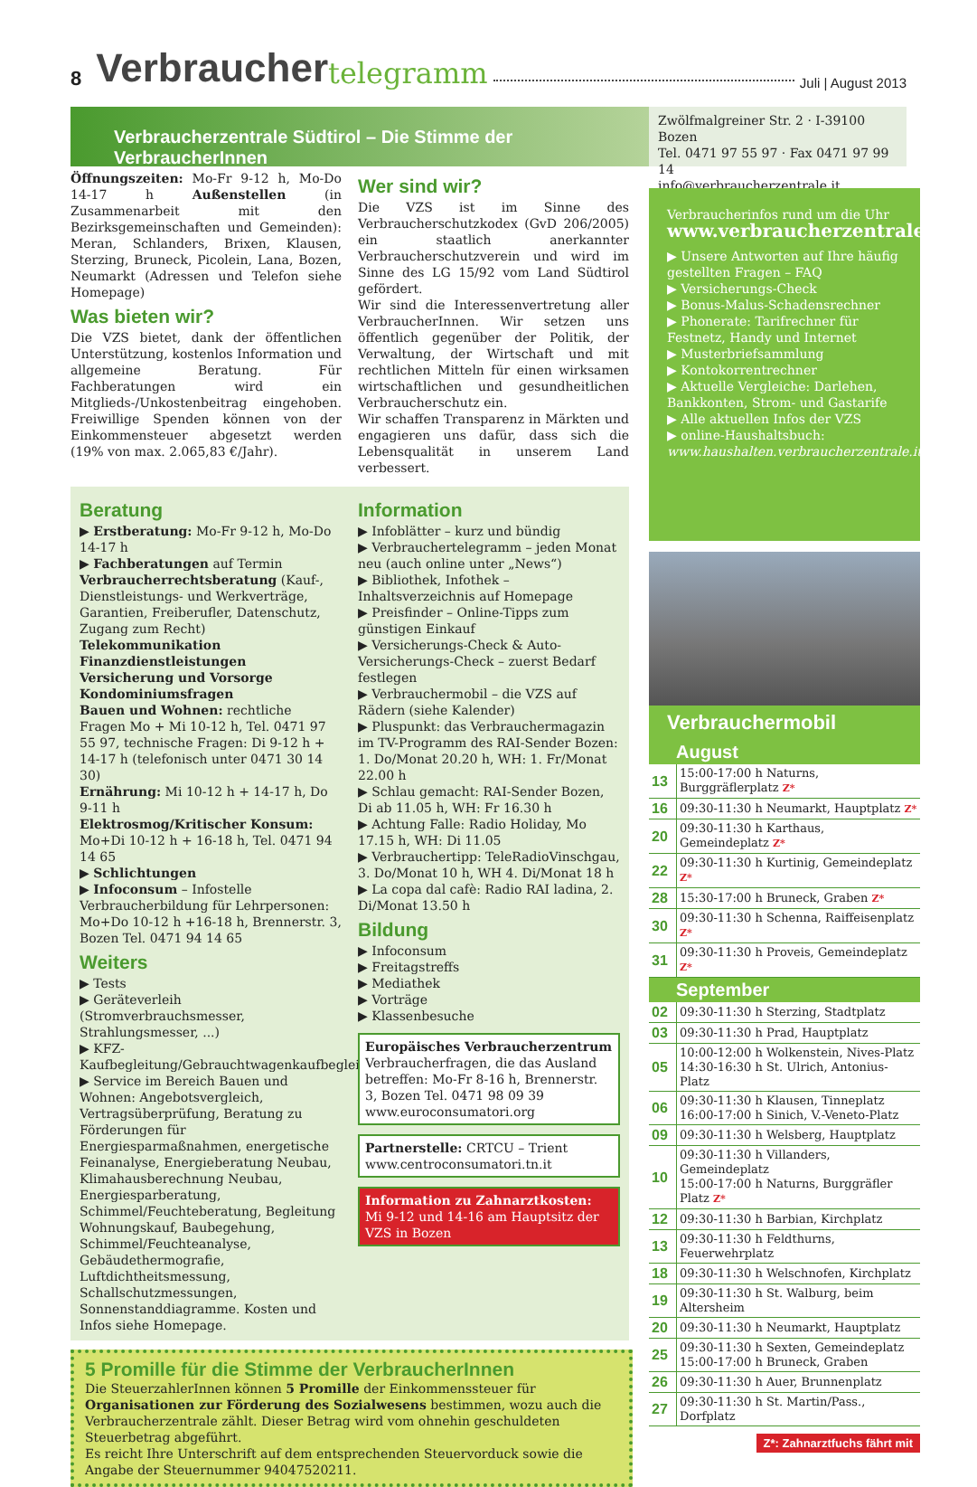8 Verbraucher telegramm Juli | August 2013
Verbraucherzentrale Südtirol – Die Stimme der VerbraucherInnen
Zwölfmalgreiner Str. 2 · I-39100 Bozen
Tel. 0471 97 55 97 · Fax 0471 97 99 14
info@verbraucherzentrale.it
Öffnungszeiten: Mo-Fr 9-12 h, Mo-Do 14-17 h Außenstellen (in Zusammenarbeit mit den Bezirksgemeinschaften und Gemeinden): Meran, Schlanders, Brixen, Klausen, Sterzing, Bruneck, Picolein, Lana, Bozen, Neumarkt (Adressen und Telefon siehe Homepage)
Was bieten wir?
Die VZS bietet, dank der öffentlichen Unterstützung, kostenlos Information und allgemeine Beratung. Für Fachberatungen wird ein Mitglieds-/Unkostenbeitrag eingehoben. Freiwillige Spenden können von der Einkommensteuer abgesetzt werden (19% von max. 2.065,83 €/Jahr).
Wer sind wir?
Die VZS ist im Sinne des Verbraucherschutzkodex (GvD 206/2005) ein staatlich anerkannter Verbraucherschutzverein und wird im Sinne des LG 15/92 vom Land Südtirol gefördert.
Wir sind die Interessenvertretung aller VerbraucherInnen. Wir setzen uns öffentlich gegenüber der Politik, der Verwaltung, der Wirtschaft und mit rechtlichen Mitteln für einen wirksamen wirtschaftlichen und gesundheitlichen Verbraucherschutz ein.
Wir schaffen Transparenz in Märkten und engagieren uns dafür, dass sich die Lebensqualität in unserem Land verbessert.
Beratung
▶ Erstberatung: Mo-Fr 9-12 h, Mo-Do 14-17 h
▶ Fachberatungen auf Termin
Verbraucherrechtsberatung (Kauf-, Dienstleistungs- und Werkverträge, Garantien, Freiberufler, Datenschutz, Zugang zum Recht)
Telekommunikation
Finanzdienstleistungen
Versicherung und Vorsorge
Kondominiumsfragen
Bauen und Wohnen: rechtliche Fragen Mo + Mi 10-12 h, Tel. 0471 97 55 97, technische Fragen: Di 9-12 h + 14-17 h (telefonisch unter 0471 30 14 30)
Ernährung: Mi 10-12 h + 14-17 h, Do 9-11 h
Elektrosmog/Kritischer Konsum: Mo+Di 10-12 h + 16-18 h, Tel. 0471 94 14 65
▶ Schlichtungen
▶ Infoconsum – Infostelle Verbraucherbildung für Lehrpersonen: Mo+Do 10-12 h +16-18 h, Brennerstr. 3, Bozen Tel. 0471 94 14 65
Weiters
▶ Tests
▶ Geräteverleih (Stromverbrauchsmesser, Strahlungsmesser, ...)
▶ KFZ-Kaufbegleitung/Gebrauchtwagenkaufbegleitung.
▶ Service im Bereich Bauen und Wohnen: Angebotsvergleich, Vertragsüberprüfung, Beratung zu Förderungen für Energiesparmaßnahmen, energetische Feinanalyse, Energieberatung Neubau, Klimahausberechnung Neubau, Energiesparberatung, Schimmel/Feuchteberatung, Begleitung Wohnungskauf, Baubegehung, Schimmel/Feuchteanalyse, Gebäudethermografie, Luftdichtheitsmessung, Schallschutzmessungen, Sonnenstanddiagramme. Kosten und Infos siehe Homepage.
Information
▶ Infoblätter – kurz und bündig
▶ Verbrauchertelegramm – jeden Monat neu (auch online unter „News“)
▶ Bibliothek, Infothek – Inhaltsverzeichnis auf Homepage
▶ Preisfinder – Online-Tipps zum günstigen Einkauf
▶ Versicherungs-Check & Auto-Versicherungs-Check – zuerst Bedarf festlegen
▶ Verbrauchermobil – die VZS auf Rädern (siehe Kalender)
▶ Pluspunkt: das Verbrauchermagazin im TV-Programm des RAI-Sender Bozen: 1. Do/Monat 20.20 h, WH: 1. Fr/Monat 22.00 h
▶ Schlau gemacht: RAI-Sender Bozen, Di ab 11.05 h, WH: Fr 16.30 h
▶ Achtung Falle: Radio Holiday, Mo 17.15 h, WH: Di 11.05
▶ Verbrauchertipp: TeleRadioVinschgau, 3. Do/Monat 10 h, WH 4. Di/Monat 18 h
▶ La copa dal cafè: Radio RAI ladina, 2. Di/Monat 13.50 h
Bildung
▶ Infoconsum
▶ Freitagstreffs
▶ Mediathek
▶ Vorträge
▶ Klassenbesuche
Europäisches Verbraucherzentrum
Verbraucherfragen, die das Ausland betreffen: Mo-Fr 8-16 h, Brennerstr. 3, Bozen Tel. 0471 98 09 39
www.euroconsumatori.org
Partnerstelle: CRTCU – Trient
www.centroconsumatori.tn.it
Information zu Zahnarztkosten:
Mi 9-12 und 14-16 am Hauptsitz der VZS in Bozen
5 Promille für die Stimme der VerbraucherInnen
Die SteuerzahlerInnen können 5 Promille der Einkommenssteuer für Organisationen zur Förderung des Sozialwesens bestimmen, wozu auch die Verbraucherzentrale zählt. Dieser Betrag wird vom ohnehin geschuldeten Steuerbetrag abgeführt.
Es reicht Ihre Unterschrift auf dem entsprechenden Steuervorduck sowie die Angabe der Steuernummer 94047520211.
Verbraucherinfos rund um die Uhr
www.verbraucherzentrale.it
▶ Unsere Antworten auf Ihre häufig gestellten Fragen – FAQ
▶ Versicherungs-Check
▶ Bonus-Malus-Schadensrechner
▶ Phonerate: Tarifrechner für Festnetz, Handy und Internet
▶ Musterbriefsammlung
▶ Kontokorrentrechner
▶ Aktuelle Vergleiche: Darlehen, Bankkonten, Strom- und Gastarife
▶ Alle aktuellen Infos der VZS
▶ online-Haushaltsbuch: www.haushalten.verbraucherzentrale.it
Verbrauchermobil
| August | |
| --- | --- |
| 13 | 15:00-17:00 h Naturns, Burggräflerplatz Z* |
| 16 | 09:30-11:30 h Neumarkt, Hauptplatz Z* |
| 20 | 09:30-11:30 h Karthaus, Gemeindeplatz Z* |
| 22 | 09:30-11:30 h Kurtinig, Gemeindeplatz Z* |
| 28 | 15:30-17:00 h Bruneck, Graben Z* |
| 30 | 09:30-11:30 h Schenna, Raiffeisenplatz Z* |
| 31 | 09:30-11:30 h Proveis, Gemeindeplatz Z* |
| September | |
| 02 | 09:30-11:30 h Sterzing, Stadtplatz |
| 03 | 09:30-11:30 h Prad, Hauptplatz |
| 05 | 10:00-12:00 h Wolkenstein, Nives-Platz 14:30-16:30 h St. Ulrich, Antonius-Platz |
| 06 | 09:30-11:30 h Klausen, Tinneplatz 16:00-17:00 h Sinich, V.-Veneto-Platz |
| 09 | 09:30-11:30 h Welsberg, Hauptplatz |
| 10 | 09:30-11:30 h Villanders, Gemeindeplatz 15:00-17:00 h Naturns, Burggräfler Platz Z* |
| 12 | 09:30-11:30 h Barbian, Kirchplatz |
| 13 | 09:30-11:30 h Feldthurns, Feuerwehrplatz |
| 18 | 09:30-11:30 h Welschnofen, Kirchplatz |
| 19 | 09:30-11:30 h St. Walburg, beim Altersheim |
| 20 | 09:30-11:30 h Neumarkt, Hauptplatz |
| 25 | 09:30-11:30 h Sexten, Gemeindeplatz 15:00-17:00 h Bruneck, Graben |
| 26 | 09:30-11:30 h Auer, Brunnenplatz |
| 27 | 09:30-11:30 h St. Martin/Pass., Dorfplatz |
Z*: Zahnarztfuchs fährt mit